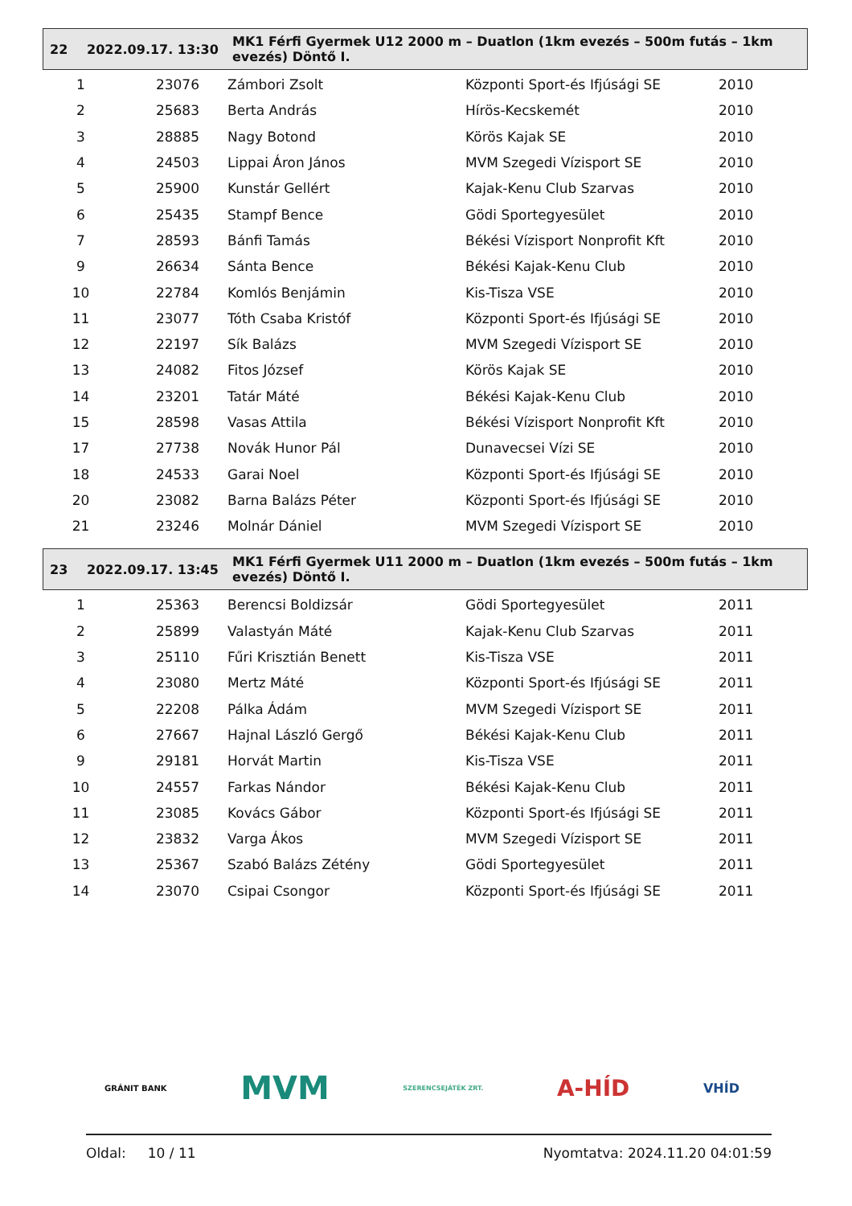| 22 | 2022.09.17. 13:30 | MK1 Férfi Gyermek U12 2000 m – Duatlon (1km evezés – 500m futás – 1km evezés) Döntő I. |
| 1 | 23076 | Zámbori Zsolt | Központi Sport-és Ifjúsági SE | 2010 |
| 2 | 25683 | Berta András | Hírös-Kecskemét | 2010 |
| 3 | 28885 | Nagy Botond | Körös Kajak SE | 2010 |
| 4 | 24503 | Lippai Áron János | MVM Szegedi Vízisport SE | 2010 |
| 5 | 25900 | Kunstár Gellért | Kajak-Kenu Club Szarvas | 2010 |
| 6 | 25435 | Stampf Bence | Gödi Sportegyesület | 2010 |
| 7 | 28593 | Bánfi Tamás | Békési Vízisport Nonprofit Kft | 2010 |
| 9 | 26634 | Sánta Bence | Békési Kajak-Kenu Club | 2010 |
| 10 | 22784 | Komlós Benjámin | Kis-Tisza VSE | 2010 |
| 11 | 23077 | Tóth Csaba Kristóf | Központi Sport-és Ifjúsági SE | 2010 |
| 12 | 22197 | Sík Balázs | MVM Szegedi Vízisport SE | 2010 |
| 13 | 24082 | Fitos József | Körös Kajak SE | 2010 |
| 14 | 23201 | Tatár Máté | Békési Kajak-Kenu Club | 2010 |
| 15 | 28598 | Vasas Attila | Békési Vízisport Nonprofit Kft | 2010 |
| 17 | 27738 | Novák Hunor Pál | Dunavecsei Vízi SE | 2010 |
| 18 | 24533 | Garai Noel | Központi Sport-és Ifjúsági SE | 2010 |
| 20 | 23082 | Barna Balázs Péter | Központi Sport-és Ifjúsági SE | 2010 |
| 21 | 23246 | Molnár Dániel | MVM Szegedi Vízisport SE | 2010 |
| 23 | 2022.09.17. 13:45 | MK1 Férfi Gyermek U11 2000 m – Duatlon (1km evezés – 500m futás – 1km evezés) Döntő I. |
| 1 | 25363 | Berencsi Boldizsár | Gödi Sportegyesület | 2011 |
| 2 | 25899 | Valastyán Máté | Kajak-Kenu Club Szarvas | 2011 |
| 3 | 25110 | Fűri Krisztián Benett | Kis-Tisza VSE | 2011 |
| 4 | 23080 | Mertz Máté | Központi Sport-és Ifjúsági SE | 2011 |
| 5 | 22208 | Pálka Ádám | MVM Szegedi Vízisport SE | 2011 |
| 6 | 27667 | Hajnal László Gergő | Békési Kajak-Kenu Club | 2011 |
| 9 | 29181 | Horvát Martin | Kis-Tisza VSE | 2011 |
| 10 | 24557 | Farkas Nándor | Békési Kajak-Kenu Club | 2011 |
| 11 | 23085 | Kovács Gábor | Központi Sport-és Ifjúsági SE | 2011 |
| 12 | 23832 | Varga Ákos | MVM Szegedi Vízisport SE | 2011 |
| 13 | 25367 | Szabó Balázs Zétény | Gödi Sportegyesület | 2011 |
| 14 | 23070 | Csipai Csongor | Központi Sport-és Ifjúsági SE | 2011 |
GRÁNIT BANK MVM SZERENCSEJÁTÉK ZRT. A-HÍD VHÍD
Oldal: 10 / 11 Nyomtatva: 2024.11.20 04:01:59